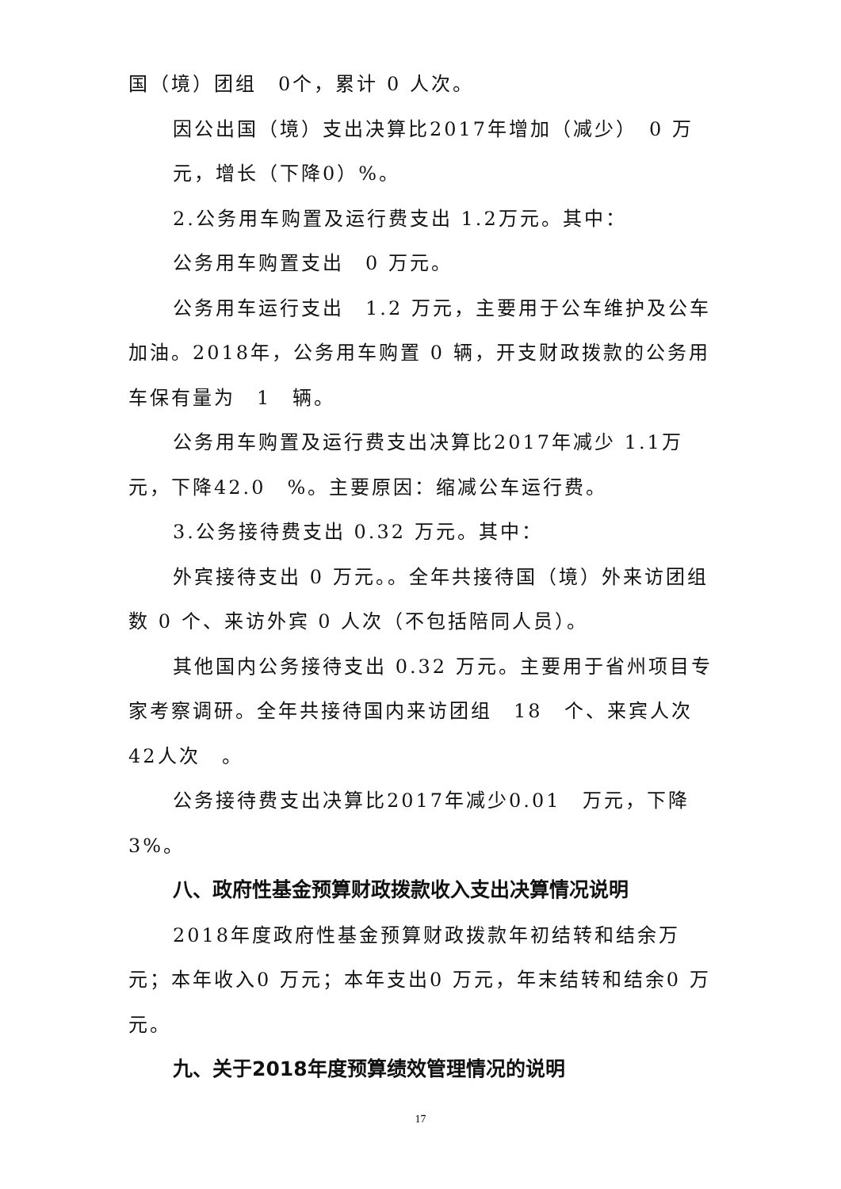国（境）团组　0个，累计 0 人次。
因公出国（境）支出决算比2017年增加（减少）　0 万
元，增长（下降0）%。
2.公务用车购置及运行费支出 1.2万元。其中：
公务用车购置支出　0 万元。
公务用车运行支出　1.2 万元，主要用于公车维护及公车加油。2018年，公务用车购置 0 辆，开支财政拨款的公务用车保有量为　1　辆。
公务用车购置及运行费支出决算比2017年减少 1.1万元，下降42.0　%。主要原因：缩减公车运行费。
3.公务接待费支出 0.32 万元。其中：
外宾接待支出 0 万元。。全年共接待国（境）外来访团组数 0 个、来访外宾 0 人次（不包括陪同人员）。
其他国内公务接待支出 0.32 万元。主要用于省州项目专家考察调研。全年共接待国内来访团组　18　个、来宾人次42人次　。
公务接待费支出决算比2017年减少0.01　万元，下降3%。
八、政府性基金预算财政拨款收入支出决算情况说明
2018年度政府性基金预算财政拨款年初结转和结余万元；本年收入0 万元；本年支出0 万元，年末结转和结余0 万元。
九、关于2018年度预算绩效管理情况的说明
17